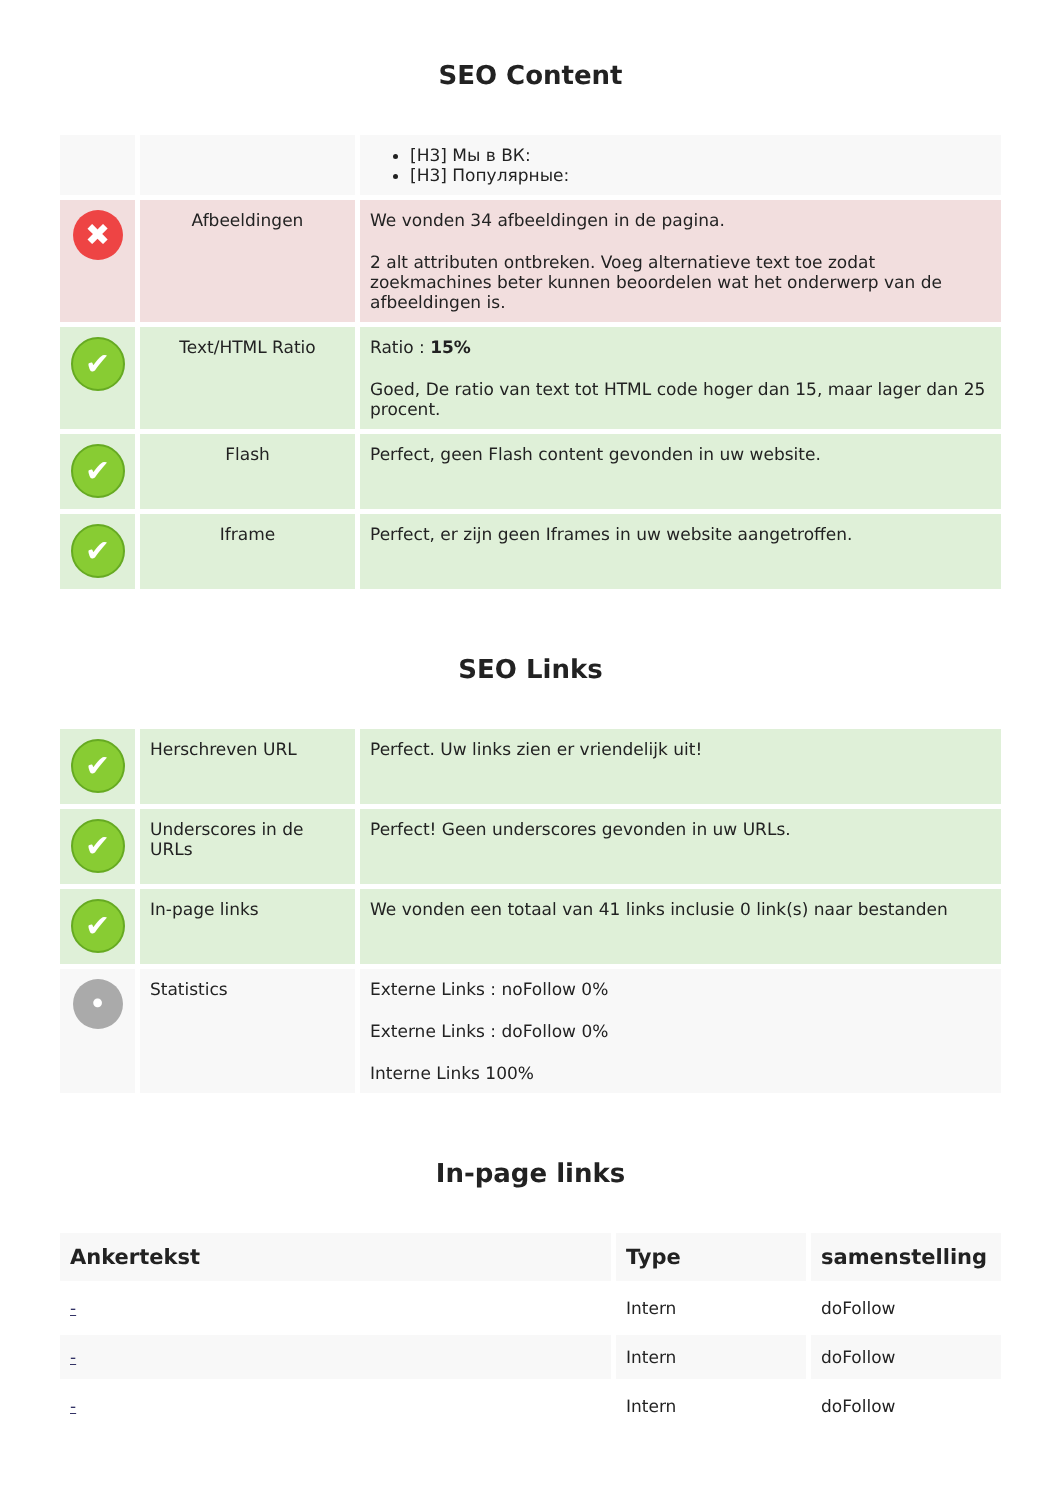SEO Content
| | | [H3] Мы в ВК: [H3] Популярные: |
| ✖ | Afbeeldingen | We vonden 34 afbeeldingen in de pagina. 2 alt attributen ontbreken. Voeg alternatieve text toe zodat zoekmachines beter kunnen beoordelen wat het onderwerp van de afbeeldingen is. |
| ✔ | Text/HTML Ratio | Ratio : 15% Goed, De ratio van text tot HTML code hoger dan 15, maar lager dan 25 procent. |
| ✔ | Flash | Perfect, geen Flash content gevonden in uw website. |
| ✔ | Iframe | Perfect, er zijn geen Iframes in uw website aangetroffen. |
SEO Links
| ✔ | Herschreven URL | Perfect. Uw links zien er vriendelijk uit! |
| ✔ | Underscores in de URLs | Perfect! Geen underscores gevonden in uw URLs. |
| ✔ | In-page links | We vonden een totaal van 41 links inclusie 0 link(s) naar bestanden |
| • | Statistics | Externe Links : noFollow 0% Externe Links : doFollow 0% Interne Links 100% |
In-page links
| Ankertekst | Type | samenstelling |
| --- | --- | --- |
| - | Intern | doFollow |
| - | Intern | doFollow |
| - | Intern | doFollow |